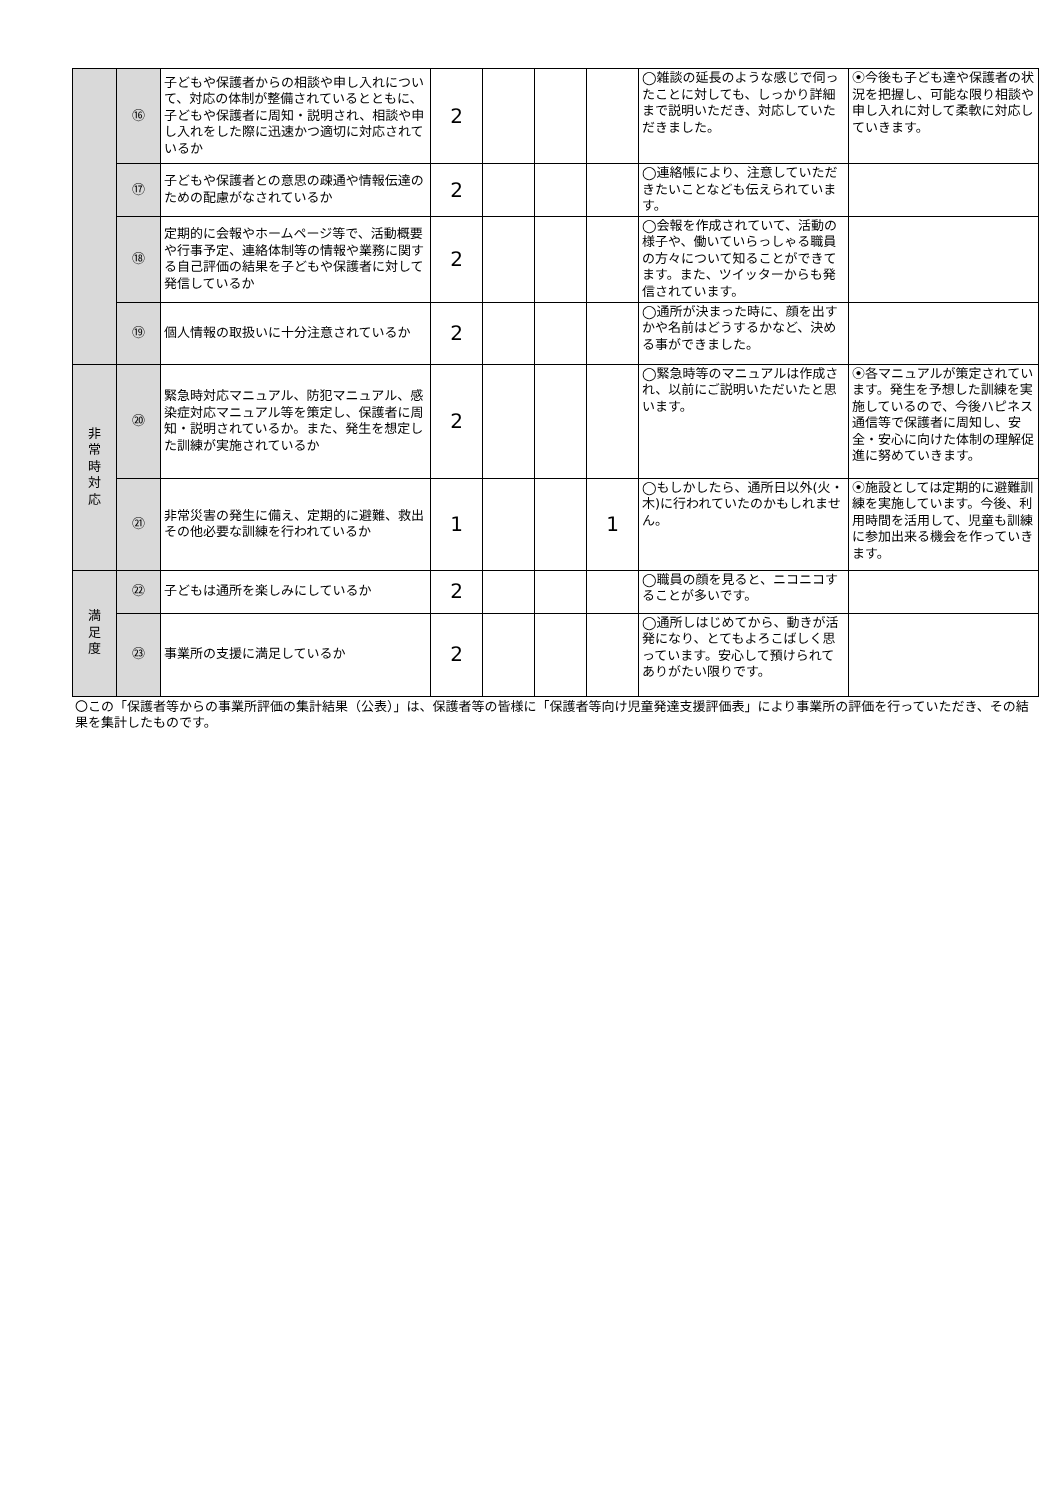| | ⑯ | 子どもや保護者からの相談や申し入れについて、対応の体制が整備されているとともに、子どもや保護者に周知・説明され、相談や申し入れをした際に迅速かつ適切に対応されているか | 2 | | | | ◯雑談の延長のような感じで伺ったことに対しても、しっかり詳細まで説明いただき、対応していただきました。 | ⦿今後も子ども達や保護者の状況を把握し、可能な限り相談や申し入れに対して柔軟に対応していきます。 |
| | ⑰ | 子どもや保護者との意思の疎通や情報伝達のための配慮がなされているか | 2 | | | | ◯連絡帳により、注意していただきたいことなども伝えられています。 | |
| | ⑱ | 定期的に会報やホームページ等で、活動概要や行事予定、連絡体制等の情報や業務に関する自己評価の結果を子どもや保護者に対して発信しているか | 2 | | | | ◯会報を作成されていて、活動の様子や、働いていらっしゃる職員の方々について知ることができてます。また、ツイッターからも発信されています。 | |
| | ⑲ | 個人情報の取扱いに十分注意されているか | 2 | | | | ◯通所が決まった時に、顔を出すかや名前はどうするかなど、決める事ができました。 | |
| 非 常 時 対 応 | ⑳ | 緊急時対応マニュアル、防犯マニュアル、感染症対応マニュアル等を策定し、保護者に周知・説明されているか。また、発生を想定した訓練が実施されているか | 2 | | | | ◯緊急時等のマニュアルは作成され、以前にご説明いただいたと思います。 | ⦿各マニュアルが策定されています。発生を予想した訓練を実施しているので、今後ハピネス通信等で保護者に周知し、安全・安心に向けた体制の理解促進に努めていきます。 |
| | ㉑ | 非常災害の発生に備え、定期的に避難、救出その他必要な訓練を行われているか | 1 | | | 1 | ◯もしかしたら、通所日以外(火・木)に行われていたのかもしれません。 | ⦿施設としては定期的に避難訓練を実施しています。今後、利用時間を活用して、児童も訓練に参加出来る機会を作っていきます。 |
| 満 足 度 | ㉒ | 子どもは通所を楽しみにしているか | 2 | | | | ◯職員の顔を見ると、ニコニコすることが多いです。 | |
| | ㉓ | 事業所の支援に満足しているか | 2 | | | | ◯通所しはじめてから、動きが活発になり、とてもよろこばしく思っています。安心して預けられてありがたい限りです。 | |
〇この「保護者等からの事業所評価の集計結果（公表）」は、保護者等の皆様に「保護者等向け児童発達支援評価表」により事業所の評価を行っていただき、その結果を集計したものです。